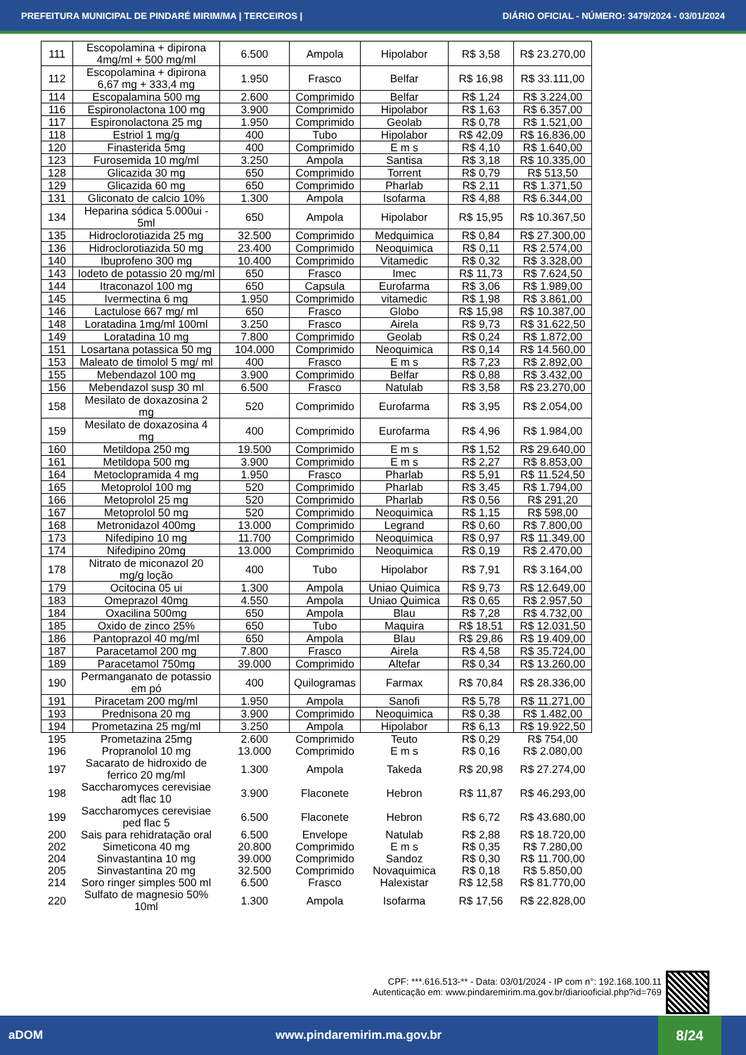PREFEITURA MUNICIPAL DE PINDARÉ MIRIM/MA | TERCEIROS | DIÁRIO OFICIAL - NÚMERO: 3479/2024 - 03/01/2024
| 111 | Escopolamina + dipirona 4mg/ml + 500 mg/ml | 6.500 | Ampola | Hipolabor | R$ 3,58 | R$ 23.270,00 |
| 112 | Escopolamina + dipirona 6,67 mg + 333,4 mg | 1.950 | Frasco | Belfar | R$ 16,98 | R$ 33.111,00 |
| 114 | Escopalamina 500 mg | 2.600 | Comprimido | Belfar | R$ 1,24 | R$ 3.224,00 |
| 116 | Espironolactona 100 mg | 3.900 | Comprimido | Hipolabor | R$ 1,63 | R$ 6.357,00 |
| 117 | Espironolactona 25 mg | 1.950 | Comprimido | Geolab | R$ 0,78 | R$ 1.521,00 |
| 118 | Estriol 1 mg/g | 400 | Tubo | Hipolabor | R$ 42,09 | R$ 16.836,00 |
| 120 | Finasterida 5mg | 400 | Comprimido | E m s | R$ 4,10 | R$ 1.640,00 |
| 123 | Furosemida 10 mg/ml | 3.250 | Ampola | Santisa | R$ 3,18 | R$ 10.335,00 |
| 128 | Glicazida 30 mg | 650 | Comprimido | Torrent | R$ 0,79 | R$ 513,50 |
| 129 | Glicazida 60 mg | 650 | Comprimido | Pharlab | R$ 2,11 | R$ 1.371,50 |
| 131 | Gliconato de calcio 10% | 1.300 | Ampola | Isofarma | R$ 4,88 | R$ 6.344,00 |
| 134 | Heparina sódica 5.000ui - 5ml | 650 | Ampola | Hipolabor | R$ 15,95 | R$ 10.367,50 |
| 135 | Hidroclorotiazida 25 mg | 32.500 | Comprimido | Medquimica | R$ 0,84 | R$ 27.300,00 |
| 136 | Hidroclorotiazida 50 mg | 23.400 | Comprimido | Neoquimica | R$ 0,11 | R$ 2.574,00 |
| 140 | Ibuprofeno 300 mg | 10.400 | Comprimido | Vitamedic | R$ 0,32 | R$ 3.328,00 |
| 143 | Iodeto de potassio 20 mg/ml | 650 | Frasco | Imec | R$ 11,73 | R$ 7.624,50 |
| 144 | Itraconazol 100 mg | 650 | Capsula | Eurofarma | R$ 3,06 | R$ 1.989,00 |
| 145 | Ivermectina 6 mg | 1.950 | Comprimido | vitamedic | R$ 1,98 | R$ 3.861,00 |
| 146 | Lactulose 667 mg/ ml | 650 | Frasco | Globo | R$ 15,98 | R$ 10.387,00 |
| 148 | Loratadina 1mg/ml 100ml | 3.250 | Frasco | Airela | R$ 9,73 | R$ 31.622,50 |
| 149 | Loratadina 10 mg | 7.800 | Comprimido | Geolab | R$ 0,24 | R$ 1.872,00 |
| 151 | Losartana potassica 50 mg | 104.000 | Comprimido | Neoquimica | R$ 0,14 | R$ 14.560,00 |
| 153 | Maleato de timolol 5 mg/ ml | 400 | Frasco | E m s | R$ 7,23 | R$ 2.892,00 |
| 155 | Mebendazol 100 mg | 3.900 | Comprimido | Belfar | R$ 0,88 | R$ 3.432,00 |
| 156 | Mebendazol susp 30 ml | 6.500 | Frasco | Natulab | R$ 3,58 | R$ 23.270,00 |
| 158 | Mesilato de doxazosina 2 mg | 520 | Comprimido | Eurofarma | R$ 3,95 | R$ 2.054,00 |
| 159 | Mesilato de doxazosina 4 mg | 400 | Comprimido | Eurofarma | R$ 4,96 | R$ 1.984,00 |
| 160 | Metildopa 250 mg | 19.500 | Comprimido | E m s | R$ 1,52 | R$ 29.640,00 |
| 161 | Metildopa 500 mg | 3.900 | Comprimido | E m s | R$ 2,27 | R$ 8.853,00 |
| 164 | Metoclopramida 4 mg | 1.950 | Frasco | Pharlab | R$ 5,91 | R$ 11.524,50 |
| 165 | Metoprolol 100 mg | 520 | Comprimido | Pharlab | R$ 3,45 | R$ 1.794,00 |
| 166 | Metoprolol 25 mg | 520 | Comprimido | Pharlab | R$ 0,56 | R$ 291,20 |
| 167 | Metoprolol 50 mg | 520 | Comprimido | Neoquimica | R$ 1,15 | R$ 598,00 |
| 168 | Metronidazol 400mg | 13.000 | Comprimido | Legrand | R$ 0,60 | R$ 7.800,00 |
| 173 | Nifedipino 10 mg | 11.700 | Comprimido | Neoquimica | R$ 0,97 | R$ 11.349,00 |
| 174 | Nifedipino 20mg | 13.000 | Comprimido | Neoquimica | R$ 0,19 | R$ 2.470,00 |
| 178 | Nitrato de miconazol 20 mg/g loção | 400 | Tubo | Hipolabor | R$ 7,91 | R$ 3.164,00 |
| 179 | Ocitocina 05 ui | 1.300 | Ampola | Uniao Quimica | R$ 9,73 | R$ 12.649,00 |
| 183 | Omeprazol 40mg | 4.550 | Ampola | Uniao Quimica | R$ 0,65 | R$ 2.957,50 |
| 184 | Oxacilina 500mg | 650 | Ampola | Blau | R$ 7,28 | R$ 4.732,00 |
| 185 | Oxido de zinco 25% | 650 | Tubo | Maquira | R$ 18,51 | R$ 12.031,50 |
| 186 | Pantoprazol 40 mg/ml | 650 | Ampola | Blau | R$ 29,86 | R$ 19.409,00 |
| 187 | Paracetamol 200 mg | 7.800 | Frasco | Airela | R$ 4,58 | R$ 35.724,00 |
| 189 | Paracetamol 750mg | 39.000 | Comprimido | Altefar | R$ 0,34 | R$ 13.260,00 |
| 190 | Permanganato de potassio em pó | 400 | Quilogramas | Farmax | R$ 70,84 | R$ 28.336,00 |
| 191 | Piracetam 200 mg/ml | 1.950 | Ampola | Sanofi | R$ 5,78 | R$ 11.271,00 |
| 193 | Prednisona 20 mg | 3.900 | Comprimido | Neoquimica | R$ 0,38 | R$ 1.482,00 |
| 194 | Prometazina 25 mg/ml | 3.250 | Ampola | Hipolabor | R$ 6,13 | R$ 19.922,50 |
| 195 | Prometazina 25mg | 2.600 | Comprimido | Teuto | R$ 0,29 | R$ 754,00 |
| 196 | Propranolol 10 mg | 13.000 | Comprimido | E m s | R$ 0,16 | R$ 2.080,00 |
| 197 | Sacarato de hidroxido de ferrico 20 mg/ml | 1.300 | Ampola | Takeda | R$ 20,98 | R$ 27.274,00 |
| 198 | Saccharomyces cerevisiae adt flac 10 | 3.900 | Flaconete | Hebron | R$ 11,87 | R$ 46.293,00 |
| 199 | Saccharomyces cerevisiae ped flac 5 | 6.500 | Flaconete | Hebron | R$ 6,72 | R$ 43.680,00 |
| 200 | Sais para rehidratação oral | 6.500 | Envelope | Natulab | R$ 2,88 | R$ 18.720,00 |
| 202 | Simeticona 40 mg | 20.800 | Comprimido | E m s | R$ 0,35 | R$ 7.280,00 |
| 204 | Sinvastantina 10 mg | 39.000 | Comprimido | Sandoz | R$ 0,30 | R$ 11.700,00 |
| 205 | Sinvastantina 20 mg | 32.500 | Comprimido | Novaquimica | R$ 0,18 | R$ 5.850,00 |
| 214 | Soro ringer simples 500 ml | 6.500 | Frasco | Halexistar | R$ 12,58 | R$ 81.770,00 |
| 220 | Sulfato de magnesio 50% 10ml | 1.300 | Ampola | Isofarma | R$ 17,56 | R$ 22.828,00 |
CPF: ***.616.513-** - Data: 03/01/2024 - IP com n°: 192.168.100.11
Autenticação em: www.pindaremirim.ma.gov.br/diariooficial.php?id=769
aDOM www.pindaremirim.ma.gov.br 8/24